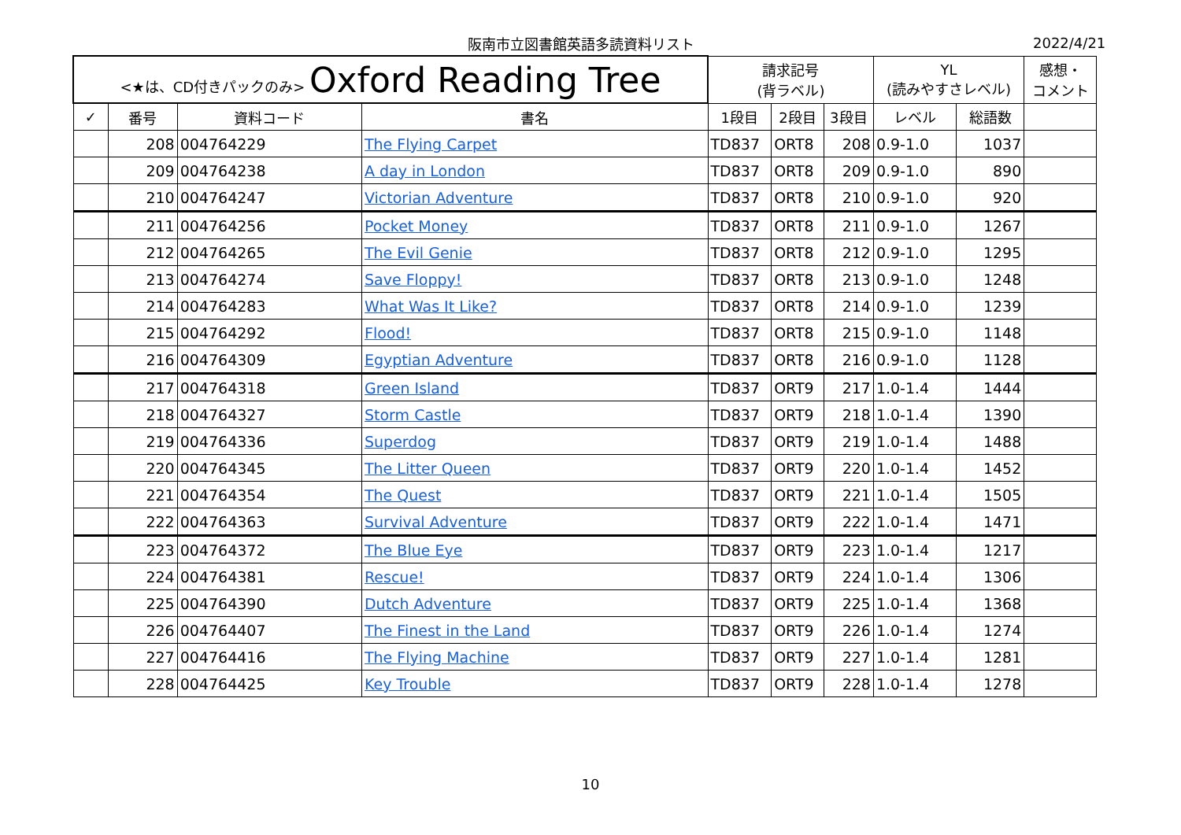阪南市立図書館英語多読資料リスト 2022/4/21
| <★は、CD付きパックのみ> Oxford Reading Tree | | | | 請求記号 (背ラベル) | | | YL (読みやすさレベル) | | 感想・ コメント |
| --- | --- | --- | --- | --- | --- | --- | --- | --- | --- |
| ✓ | 番号 | 資料コード | 書名 | 1段目 | 2段目 | 3段目 | レベル | 総語数 | |
| | 208 | 004764229 | The Flying Carpet | TD837 | ORT8 | 208 | 0.9-1.0 | 1037 | |
| | 209 | 004764238 | A day in London | TD837 | ORT8 | 209 | 0.9-1.0 | 890 | |
| | 210 | 004764247 | Victorian Adventure | TD837 | ORT8 | 210 | 0.9-1.0 | 920 | |
| | 211 | 004764256 | Pocket Money | TD837 | ORT8 | 211 | 0.9-1.0 | 1267 | |
| | 212 | 004764265 | The Evil Genie | TD837 | ORT8 | 212 | 0.9-1.0 | 1295 | |
| | 213 | 004764274 | Save Floppy! | TD837 | ORT8 | 213 | 0.9-1.0 | 1248 | |
| | 214 | 004764283 | What Was It Like? | TD837 | ORT8 | 214 | 0.9-1.0 | 1239 | |
| | 215 | 004764292 | Flood! | TD837 | ORT8 | 215 | 0.9-1.0 | 1148 | |
| | 216 | 004764309 | Egyptian Adventure | TD837 | ORT8 | 216 | 0.9-1.0 | 1128 | |
| | 217 | 004764318 | Green Island | TD837 | ORT9 | 217 | 1.0-1.4 | 1444 | |
| | 218 | 004764327 | Storm Castle | TD837 | ORT9 | 218 | 1.0-1.4 | 1390 | |
| | 219 | 004764336 | Superdog | TD837 | ORT9 | 219 | 1.0-1.4 | 1488 | |
| | 220 | 004764345 | The Litter Queen | TD837 | ORT9 | 220 | 1.0-1.4 | 1452 | |
| | 221 | 004764354 | The Quest | TD837 | ORT9 | 221 | 1.0-1.4 | 1505 | |
| | 222 | 004764363 | Survival Adventure | TD837 | ORT9 | 222 | 1.0-1.4 | 1471 | |
| | 223 | 004764372 | The Blue Eye | TD837 | ORT9 | 223 | 1.0-1.4 | 1217 | |
| | 224 | 004764381 | Rescue! | TD837 | ORT9 | 224 | 1.0-1.4 | 1306 | |
| | 225 | 004764390 | Dutch Adventure | TD837 | ORT9 | 225 | 1.0-1.4 | 1368 | |
| | 226 | 004764407 | The Finest in the Land | TD837 | ORT9 | 226 | 1.0-1.4 | 1274 | |
| | 227 | 004764416 | The Flying Machine | TD837 | ORT9 | 227 | 1.0-1.4 | 1281 | |
| | 228 | 004764425 | Key Trouble | TD837 | ORT9 | 228 | 1.0-1.4 | 1278 | |
10